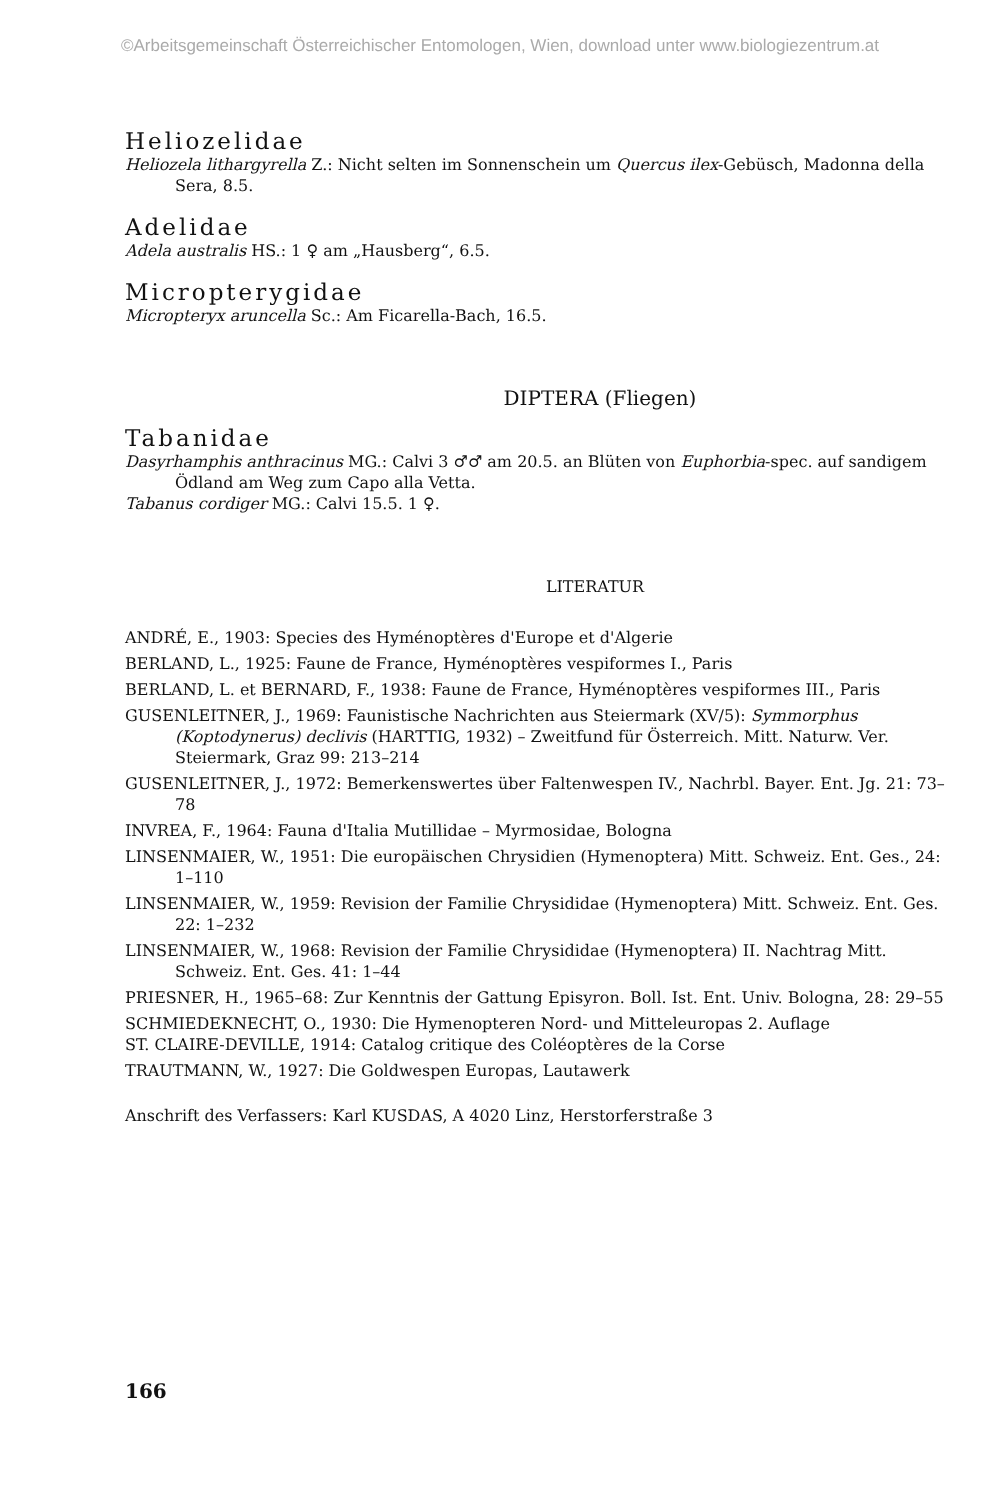©Arbeitsgemeinschaft Österreichischer Entomologen, Wien, download unter www.biologiezentrum.at
Heliozelidae
Heliozela lithargyrella Z.: Nicht selten im Sonnenschein um Quercus ilex-Gebüsch, Madonna della Sera, 8.5.
Adelidae
Adela australis HS.: 1 ♀ am „Hausberg“, 6.5.
Micropterygidae
Micropteryx aruncella Sc.: Am Ficarella-Bach, 16.5.
DIPTERA (Fliegen)
Tabanidae
Dasyrhamphis anthracinus MG.: Calvi 3 ♂♂ am 20.5. an Blüten von Euphorbia-spec. auf sandigem Ödland am Weg zum Capo alla Vetta.
Tabanus cordiger MG.: Calvi 15.5. 1 ♀.
LITERATUR
ANDRÉ, E., 1903: Species des Hyménoptères d'Europe et d'Algerie
BERLAND, L., 1925: Faune de France, Hyménoptères vespiformes I., Paris
BERLAND, L. et BERNARD, F., 1938: Faune de France, Hyménoptères vespiformes III., Paris
GUSENLEITNER, J., 1969: Faunistische Nachrichten aus Steiermark (XV/5): Symmorphus (Koptodynerus) declivis (HARTTIG, 1932) – Zweitfund für Österreich. Mitt. Naturw. Ver. Steiermark, Graz 99: 213–214
GUSENLEITNER, J., 1972: Bemerkenswertes über Faltenwespen IV., Nachrbl. Bayer. Ent. Jg. 21: 73–78
INVREA, F., 1964: Fauna d'Italia Mutillidae – Myrmosidae, Bologna
LINSENMAIER, W., 1951: Die europäischen Chrysidien (Hymenoptera) Mitt. Schweiz. Ent. Ges., 24: 1–110
LINSENMAIER, W., 1959: Revision der Familie Chrysididae (Hymenoptera) Mitt. Schweiz. Ent. Ges. 22: 1–232
LINSENMAIER, W., 1968: Revision der Familie Chrysididae (Hymenoptera) II. Nachtrag Mitt. Schweiz. Ent. Ges. 41: 1–44
PRIESNER, H., 1965–68: Zur Kenntnis der Gattung Episyron. Boll. Ist. Ent. Univ. Bologna, 28: 29–55
SCHMIEDEKNECHT, O., 1930: Die Hymenopteren Nord- und Mitteleuropas 2. Auflage
ST. CLAIRE-DEVILLE, 1914: Catalog critique des Coléoptères de la Corse
TRAUTMANN, W., 1927: Die Goldwespen Europas, Lautawerk
Anschrift des Verfassers: Karl KUSDAS, A 4020 Linz, Herstorferstraße 3
166